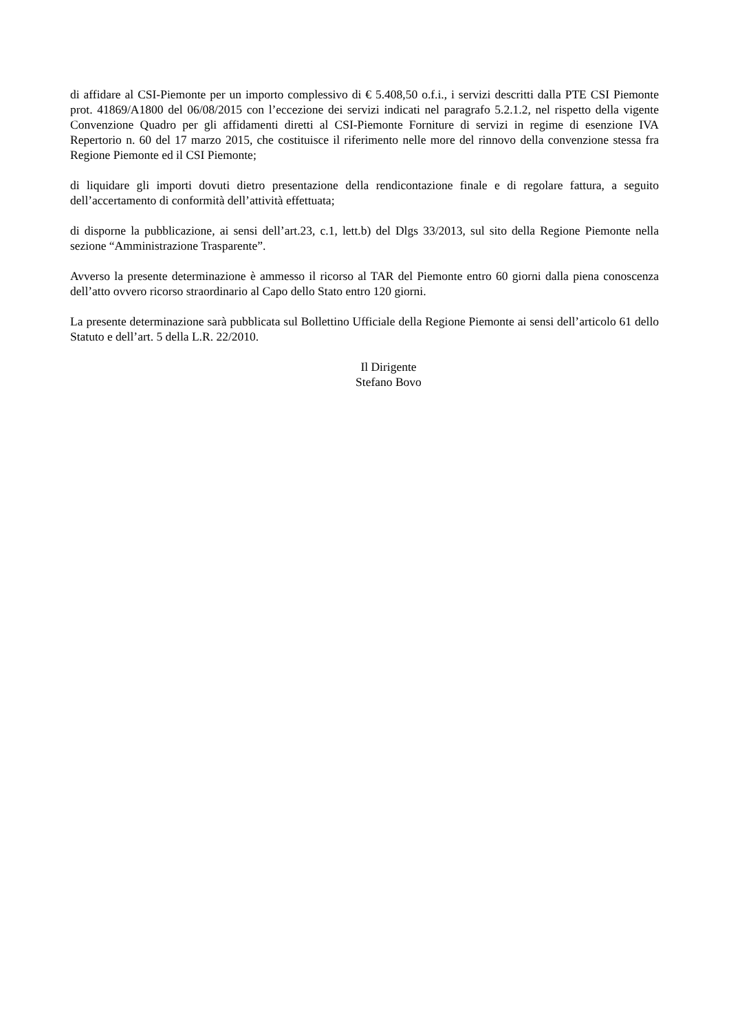di affidare al CSI-Piemonte per un importo complessivo di € 5.408,50 o.f.i., i servizi descritti dalla PTE CSI Piemonte prot. 41869/A1800 del 06/08/2015 con l’eccezione dei servizi indicati nel paragrafo 5.2.1.2, nel rispetto della vigente Convenzione Quadro per gli affidamenti diretti al CSI-Piemonte Forniture di servizi in regime di esenzione IVA Repertorio n. 60 del 17 marzo 2015, che costituisce il riferimento nelle more del rinnovo della convenzione stessa fra Regione Piemonte ed il CSI Piemonte;
di liquidare gli importi dovuti dietro presentazione della rendicontazione finale e di regolare fattura, a seguito dell’accertamento di conformità dell’attività effettuata;
di disporne la pubblicazione, ai sensi dell’art.23, c.1, lett.b) del Dlgs 33/2013, sul sito della Regione Piemonte nella sezione “Amministrazione Trasparente”.
Avverso la presente determinazione è ammesso il ricorso al TAR del Piemonte entro 60 giorni dalla piena conoscenza dell’atto ovvero ricorso straordinario al Capo dello Stato entro 120 giorni.
La presente determinazione sarà pubblicata sul Bollettino Ufficiale della Regione Piemonte ai sensi dell’articolo 61 dello Statuto e dell’art. 5 della L.R. 22/2010.
Il Dirigente
Stefano Bovo